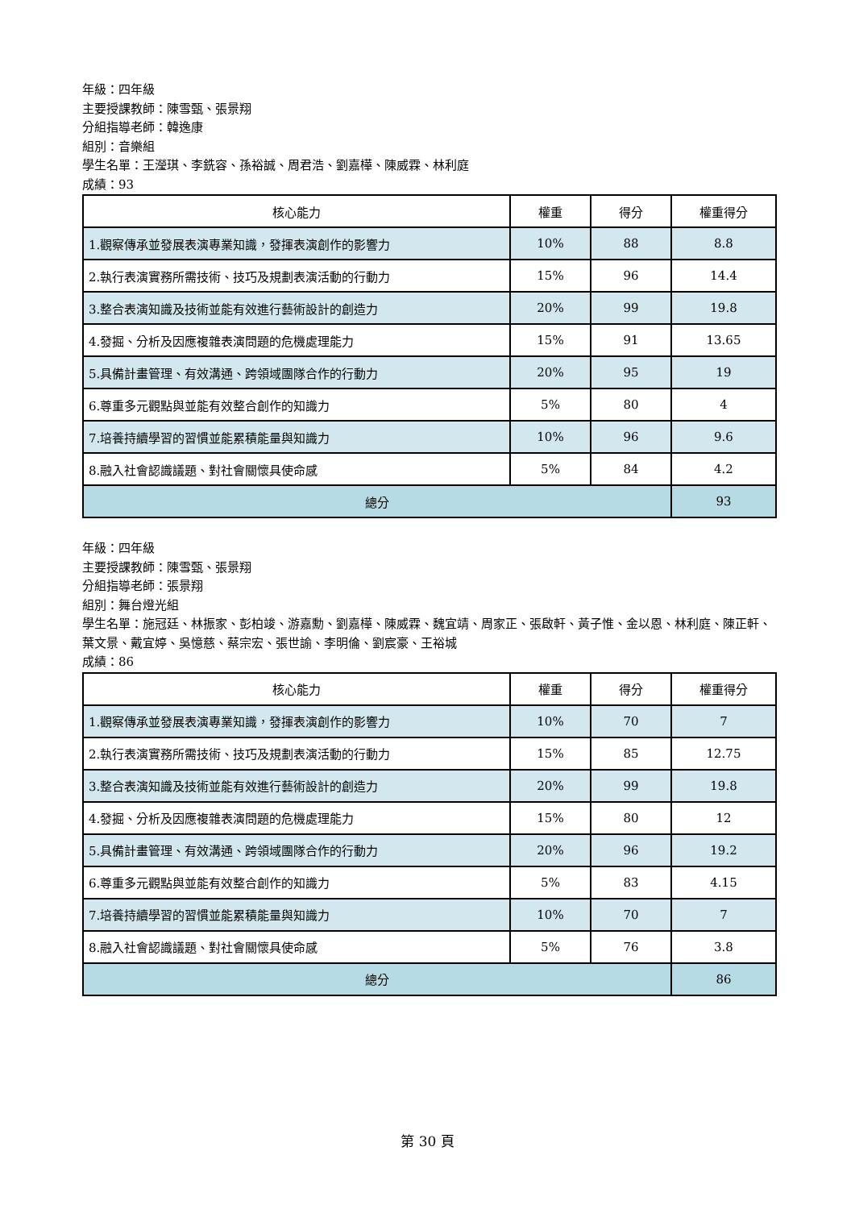年級：四年級
主要授課教師：陳雪甄、張景翔
分組指導老師：韓逸康
組別：音樂組
學生名單：王瀅琪、李銑容、孫裕誠、周君浩、劉嘉樺、陳威霖、林利庭
成績：93
| 核心能力 | 權重 | 得分 | 權重得分 |
| --- | --- | --- | --- |
| 1.觀察傳承並發展表演專業知識，發揮表演創作的影響力 | 10% | 88 | 8.8 |
| 2.執行表演實務所需技術、技巧及規劃表演活動的行動力 | 15% | 96 | 14.4 |
| 3.整合表演知識及技術並能有效進行藝術設計的創造力 | 20% | 99 | 19.8 |
| 4.發掘、分析及因應複雜表演問題的危機處理能力 | 15% | 91 | 13.65 |
| 5.具備計畫管理、有效溝通、跨領域團隊合作的行動力 | 20% | 95 | 19 |
| 6.尊重多元觀點與並能有效整合創作的知識力 | 5% | 80 | 4 |
| 7.培養持續學習的習慣並能累積能量與知識力 | 10% | 96 | 9.6 |
| 8.融入社會認識議題、對社會關懷具使命感 | 5% | 84 | 4.2 |
| 總分 | | | 93 |
年級：四年級
主要授課教師：陳雪甄、張景翔
分組指導老師：張景翔
組別：舞台燈光組
學生名單：施冠廷、林振家、彭柏竣、游嘉勳、劉嘉樺、陳威霖、魏宜靖、周家正、張啟軒、黃子惟、金以恩、林利庭、陳正軒、葉文景、戴宜婷、吳憶慈、蔡宗宏、張世諭、李明倫、劉宸豪、王裕城
成績：86
| 核心能力 | 權重 | 得分 | 權重得分 |
| --- | --- | --- | --- |
| 1.觀察傳承並發展表演專業知識，發揮表演創作的影響力 | 10% | 70 | 7 |
| 2.執行表演實務所需技術、技巧及規劃表演活動的行動力 | 15% | 85 | 12.75 |
| 3.整合表演知識及技術並能有效進行藝術設計的創造力 | 20% | 99 | 19.8 |
| 4.發掘、分析及因應複雜表演問題的危機處理能力 | 15% | 80 | 12 |
| 5.具備計畫管理、有效溝通、跨領域團隊合作的行動力 | 20% | 96 | 19.2 |
| 6.尊重多元觀點與並能有效整合創作的知識力 | 5% | 83 | 4.15 |
| 7.培養持續學習的習慣並能累積能量與知識力 | 10% | 70 | 7 |
| 8.融入社會認識議題、對社會關懷具使命感 | 5% | 76 | 3.8 |
| 總分 | | | 86 |
第 30 頁